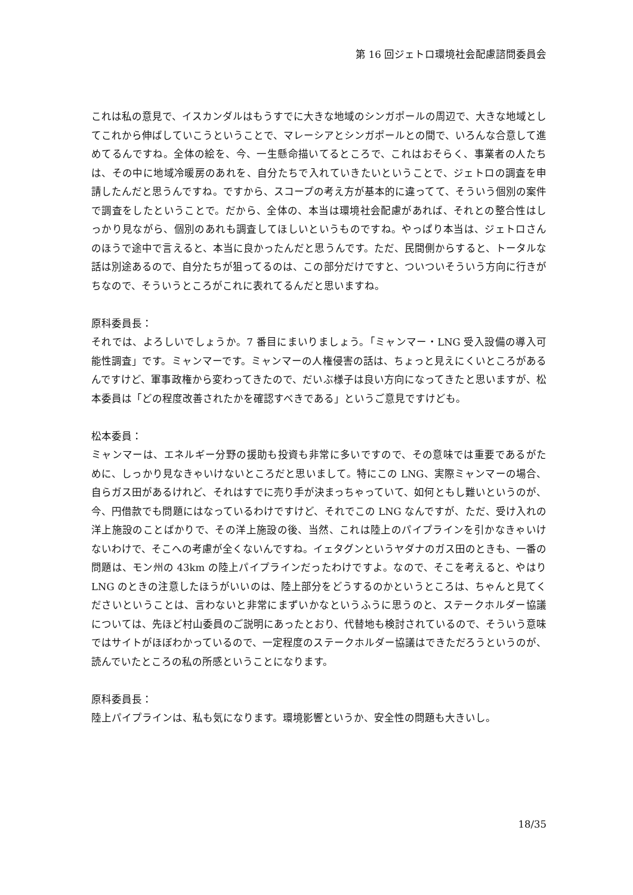第 16 回ジェトロ環境社会配慮諮問委員会
これは私の意見で、イスカンダルはもうすでに大きな地域のシンガポールの周辺で、大きな地域としてこれから伸ばしていこうということで、マレーシアとシンガポールとの間で、いろんな合意して進めてるんですね。全体の絵を、今、一生懸命描いてるところで、これはおそらく、事業者の人たちは、その中に地域冷暖房のあれを、自分たちで入れていきたいということで、ジェトロの調査を申請したんだと思うんですね。ですから、スコープの考え方が基本的に違ってて、そういう個別の案件で調査をしたということで。だから、全体の、本当は環境社会配慮があれば、それとの整合性はしっかり見ながら、個別のあれも調査してほしいというものですね。やっぱり本当は、ジェトロさんのほうで途中で言えると、本当に良かったんだと思うんです。ただ、民間側からすると、トータルな話は別途あるので、自分たちが狙ってるのは、この部分だけですと、ついついそういう方向に行きがちなので、そういうところがこれに表れてるんだと思いますね。
原科委員長：
それでは、よろしいでしょうか。7 番目にまいりましょう。「ミャンマー・LNG 受入設備の導入可能性調査」です。ミャンマーです。ミャンマーの人権侵害の話は、ちょっと見えにくいところがあるんですけど、軍事政権から変わってきたので、だいぶ様子は良い方向になってきたと思いますが、松本委員は「どの程度改善されたかを確認すべきである」というご意見ですけども。
松本委員：
ミャンマーは、エネルギー分野の援助も投資も非常に多いですので、その意味では重要であるがために、しっかり見なきゃいけないところだと思いまして。特にこの LNG、実際ミャンマーの場合、自らガス田があるけれど、それはすでに売り手が決まっちゃっていて、如何ともし難いというのが、今、円借款でも問題にはなっているわけですけど、それでこの LNG なんですが、ただ、受け入れの洋上施設のことばかりで、その洋上施設の後、当然、これは陸上のパイプラインを引かなきゃいけないわけで、そこへの考慮が全くないんですね。イェタグンというヤダナのガス田のときも、一番の問題は、モン州の 43km の陸上パイプラインだったわけですよ。なので、そこを考えると、やはり LNG のときの注意したほうがいいのは、陸上部分をどうするのかというところは、ちゃんと見てくださいということは、言わないと非常にまずいかなというふうに思うのと、ステークホルダー協議については、先ほど村山委員のご説明にあったとおり、代替地も検討されているので、そういう意味ではサイトがほぼわかっているので、一定程度のステークホルダー協議はできただろうというのが、読んでいたところの私の所感ということになります。
原科委員長：
陸上パイプラインは、私も気になります。環境影響というか、安全性の問題も大きいし。
18/35